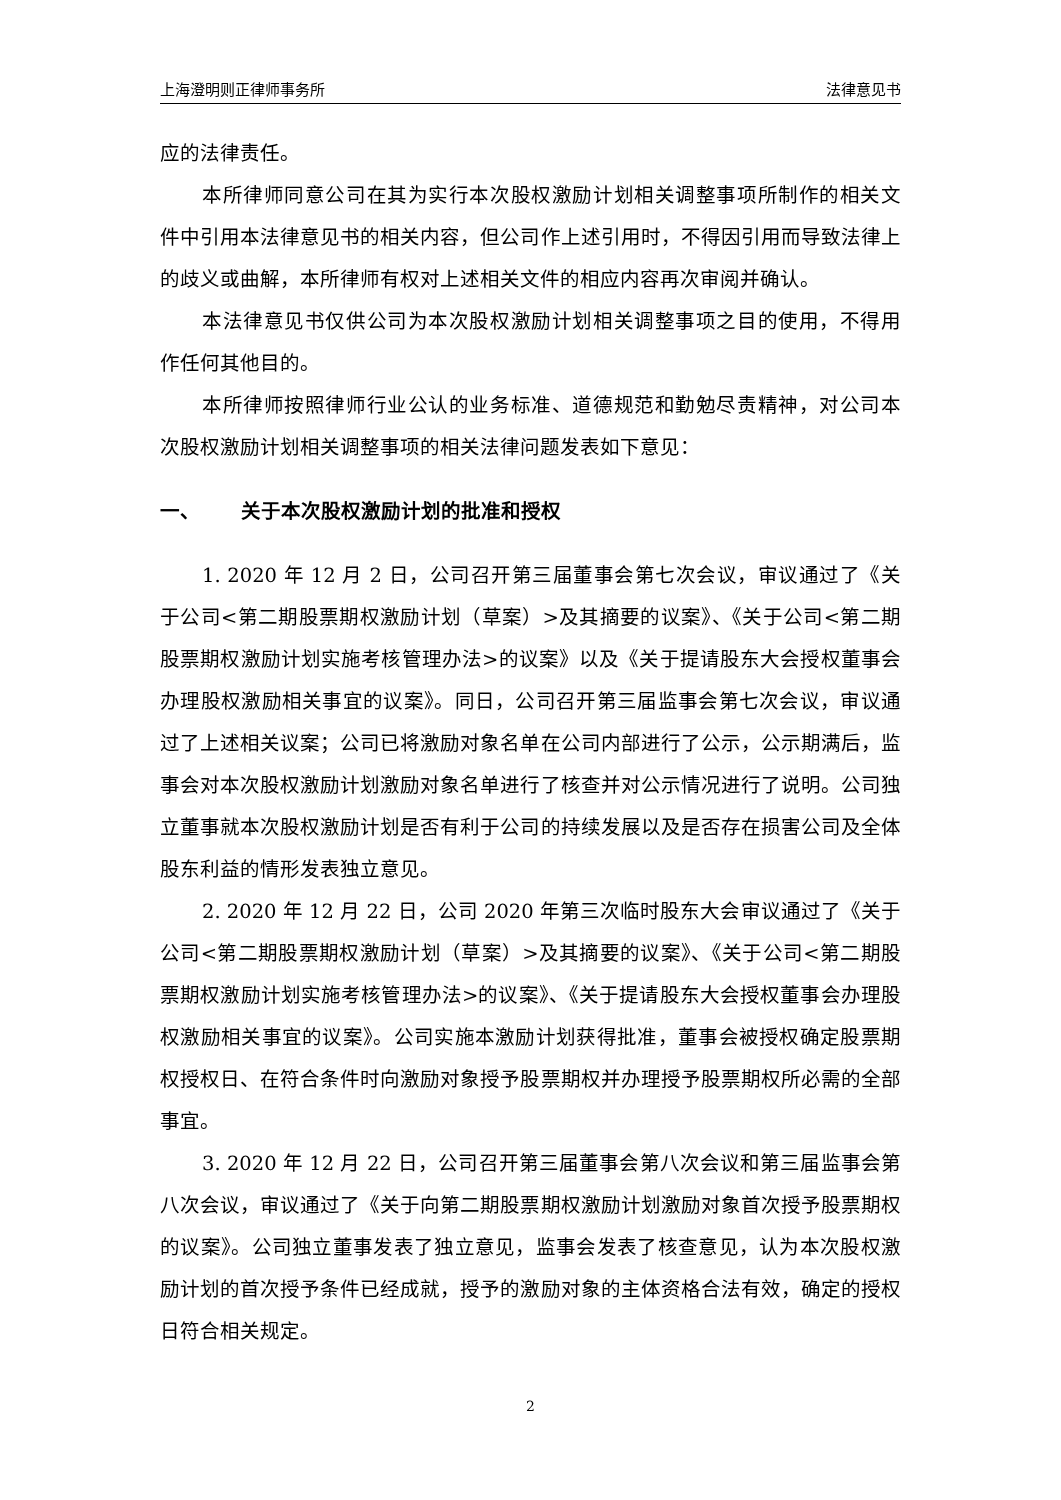上海澄明则正律师事务所 法律意见书
应的法律责任。
本所律师同意公司在其为实行本次股权激励计划相关调整事项所制作的相关文件中引用本法律意见书的相关内容，但公司作上述引用时，不得因引用而导致法律上的歧义或曲解，本所律师有权对上述相关文件的相应内容再次审阅并确认。
本法律意见书仅供公司为本次股权激励计划相关调整事项之目的使用，不得用作任何其他目的。
本所律师按照律师行业公认的业务标准、道德规范和勤勉尽责精神，对公司本次股权激励计划相关调整事项的相关法律问题发表如下意见：
一、 关于本次股权激励计划的批准和授权
1. 2020 年 12 月 2 日，公司召开第三届董事会第七次会议，审议通过了《关于公司<第二期股票期权激励计划（草案）>及其摘要的议案》、《关于公司<第二期股票期权激励计划实施考核管理办法>的议案》以及《关于提请股东大会授权董事会办理股权激励相关事宜的议案》。同日，公司召开第三届监事会第七次会议，审议通过了上述相关议案；公司已将激励对象名单在公司内部进行了公示，公示期满后，监事会对本次股权激励计划激励对象名单进行了核查并对公示情况进行了说明。公司独立董事就本次股权激励计划是否有利于公司的持续发展以及是否存在损害公司及全体股东利益的情形发表独立意见。
2. 2020 年 12 月 22 日，公司 2020 年第三次临时股东大会审议通过了《关于公司<第二期股票期权激励计划（草案）>及其摘要的议案》、《关于公司<第二期股票期权激励计划实施考核管理办法>的议案》、《关于提请股东大会授权董事会办理股权激励相关事宜的议案》。公司实施本激励计划获得批准，董事会被授权确定股票期权授权日、在符合条件时向激励对象授予股票期权并办理授予股票期权所必需的全部事宜。
3. 2020 年 12 月 22 日，公司召开第三届董事会第八次会议和第三届监事会第八次会议，审议通过了《关于向第二期股票期权激励计划激励对象首次授予股票期权的议案》。公司独立董事发表了独立意见，监事会发表了核查意见，认为本次股权激励计划的首次授予条件已经成就，授予的激励对象的主体资格合法有效，确定的授权日符合相关规定。
2